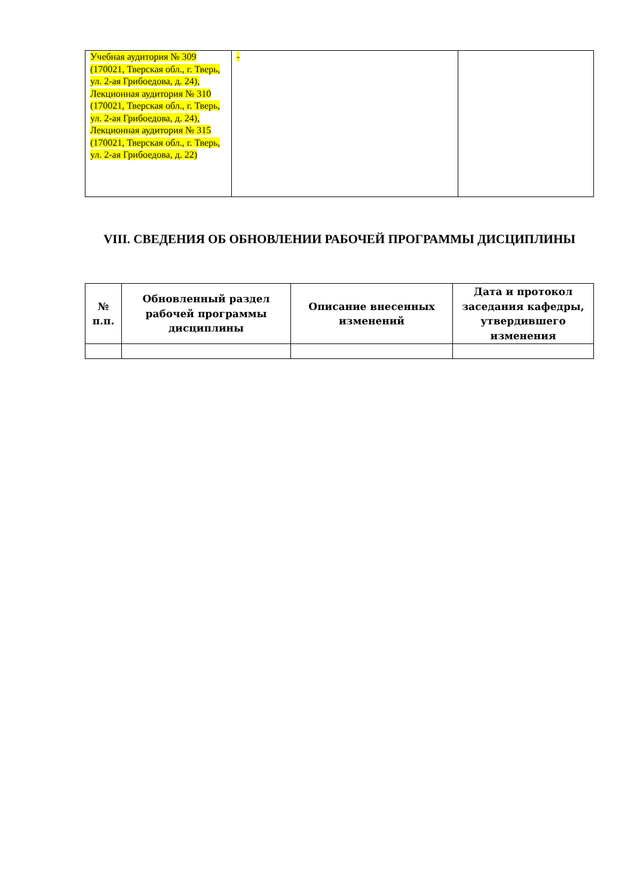| Учебная аудитория № 309 (170021, Тверская обл., г. Тверь, ул. 2-ая Грибоедова, д. 24), Лекционная аудитория № 310 (170021, Тверская обл., г. Тверь, ул. 2-ая Грибоедова, д. 24), Лекционная аудитория № 315 (170021, Тверская обл., г. Тверь, ул. 2-ая Грибоедова, д. 22) | - | |
VIII. СВЕДЕНИЯ ОБ ОБНОВЛЕНИИ РАБОЧЕЙ ПРОГРАММЫ ДИСЦИПЛИНЫ
| № п.п. | Обновленный раздел рабочей программы дисциплины | Описание внесенных изменений | Дата и протокол заседания кафедры, утвердившего изменения |
| --- | --- | --- | --- |